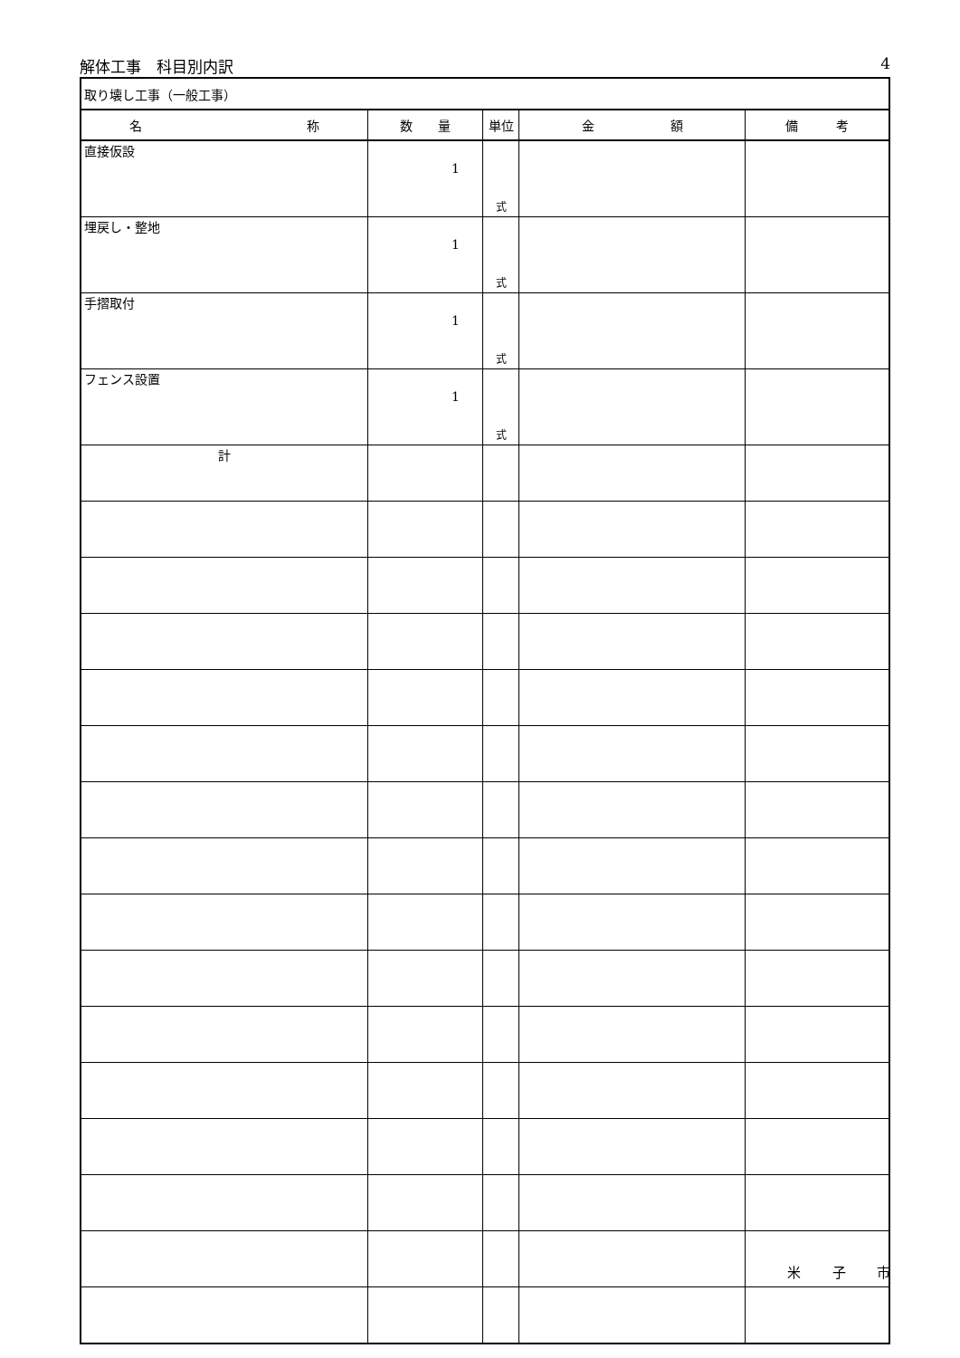解体工事　科目別内訳 4
| 取り壊し工事（一般工事） | | | | |
| 名 称 | 数 量 | 単位 | 金 額 | 備 考 |
| 直接仮設 | 1 | 式 | | |
| 埋戻し・整地 | 1 | 式 | | |
| 手摺取付 | 1 | 式 | | |
| フェンス設置 | 1 | 式 | | |
| 計 | | | | |
米 子 市